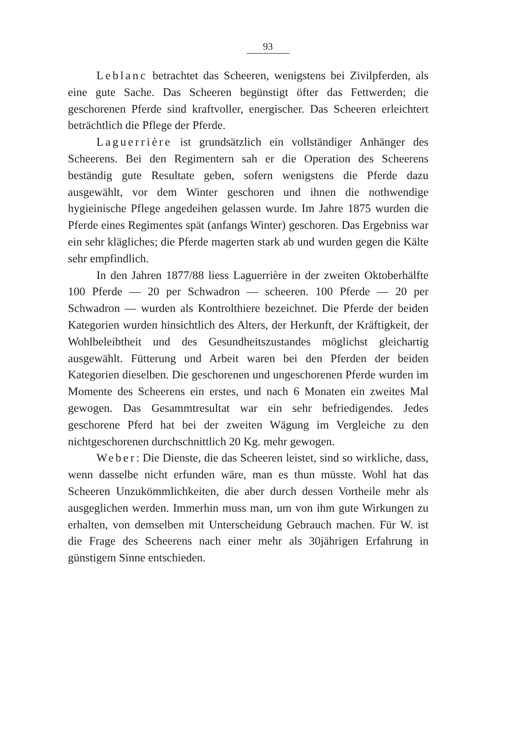93
Leblanc betrachtet das Scheeren, wenigstens bei Zivilpferden, als eine gute Sache. Das Scheeren begünstigt öfter das Fettwerden; die geschorenen Pferde sind kraftvoller, energischer. Das Scheeren erleichtert beträchtlich die Pflege der Pferde.
Laguerrière ist grundsätzlich ein vollständiger Anhänger des Scheerens. Bei den Regimentern sah er die Operation des Scheerens beständig gute Resultate geben, sofern wenigstens die Pferde dazu ausgewählt, vor dem Winter geschoren und ihnen die nothwendige hygieinische Pflege angedeihen gelassen wurde. Im Jahre 1875 wurden die Pferde eines Regimentes spät (anfangs Winter) geschoren. Das Ergebniss war ein sehr klägliches; die Pferde magerten stark ab und wurden gegen die Kälte sehr empfindlich.
In den Jahren 1877/88 liess Laguerrière in der zweiten Oktoberhälfte 100 Pferde — 20 per Schwadron — scheeren. 100 Pferde — 20 per Schwadron — wurden als Kontrolthiere bezeichnet. Die Pferde der beiden Kategorien wurden hinsichtlich des Alters, der Herkunft, der Kräftigkeit, der Wohlbeleibtheit und des Gesundheitszustandes möglichst gleichartig ausgewählt. Fütterung und Arbeit waren bei den Pferden der beiden Kategorien dieselben. Die geschorenen und ungeschorenen Pferde wurden im Momente des Scheerens ein erstes, und nach 6 Monaten ein zweites Mal gewogen. Das Gesammtresultat war ein sehr befriedigendes. Jedes geschorene Pferd hat bei der zweiten Wägung im Vergleiche zu den nichtgeschorenen durchschnittlich 20 Kg. mehr gewogen.
Weber: Die Dienste, die das Scheeren leistet, sind so wirkliche, dass, wenn dasselbe nicht erfunden wäre, man es thun müsste. Wohl hat das Scheeren Unzukömmlichkeiten, die aber durch dessen Vortheile mehr als ausgeglichen werden. Immerhin muss man, um von ihm gute Wirkungen zu erhalten, von demselben mit Unterscheidung Gebrauch machen. Für W. ist die Frage des Scheerens nach einer mehr als 30jährigen Erfahrung in günstigem Sinne entschieden.